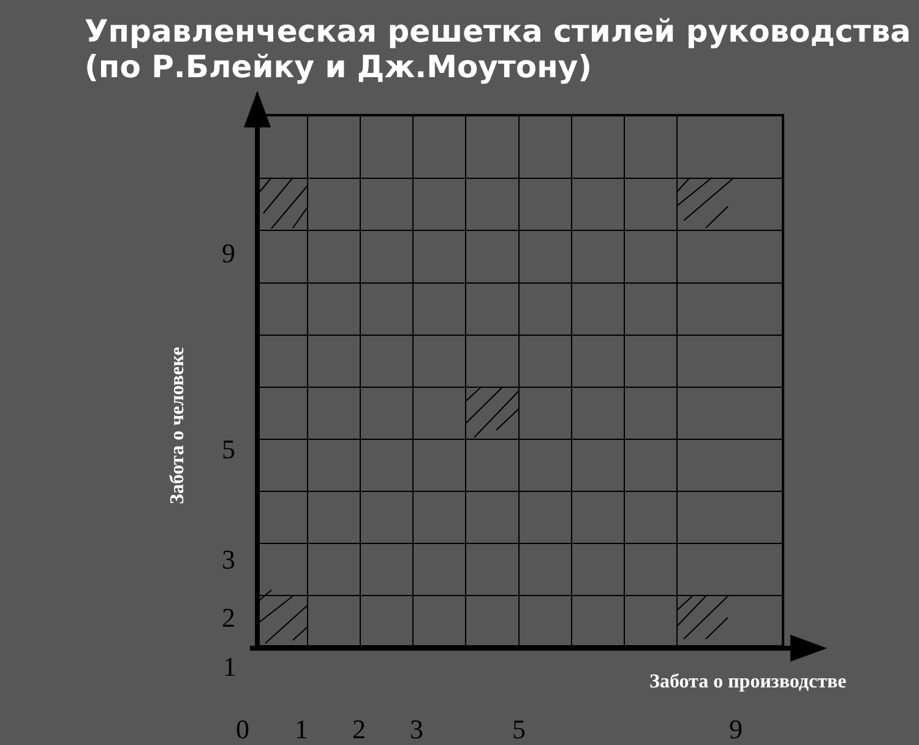Управленческая решетка стилей руководства (по Р.Блейку и Дж.Моутону)
9
5
3
2
1
Забота о человеке
Забота о производстве
0 1 2 3 5 9